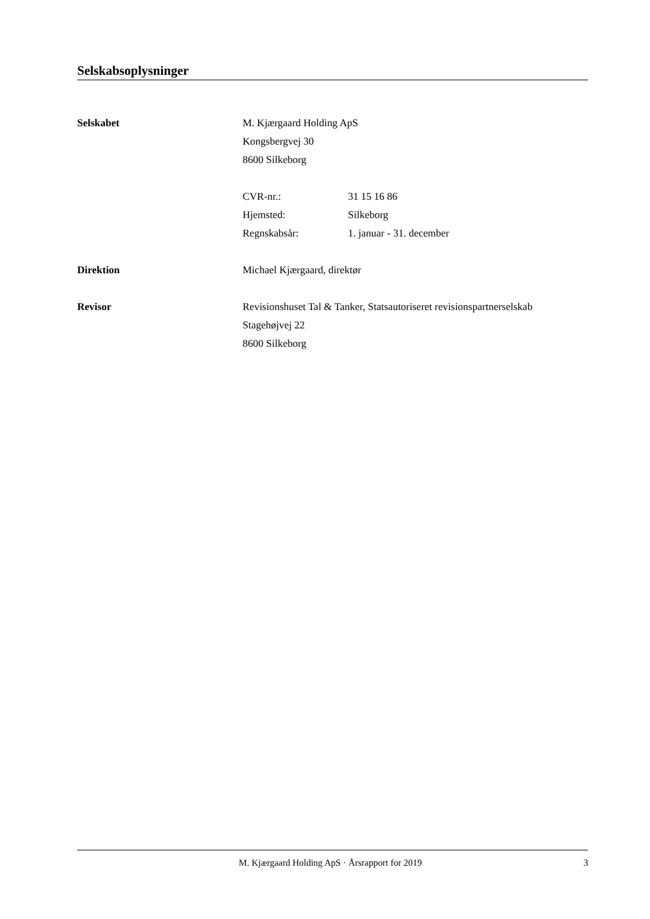Selskabsoplysninger
Selskabet M. Kjærgaard Holding ApS
Kongsbergvej 30
8600 Silkeborg
CVR-nr.: 31 15 16 86
Hjemsted: Silkeborg
Regnskabsår: 1. januar - 31. december
Direktion Michael Kjærgaard, direktør
Revisor Revisionshuset Tal & Tanker, Statsautoriseret revisionspartnerselskab
Stagehøjvej 22
8600 Silkeborg
M. Kjærgaard Holding ApS · Årsrapport for 2019
3